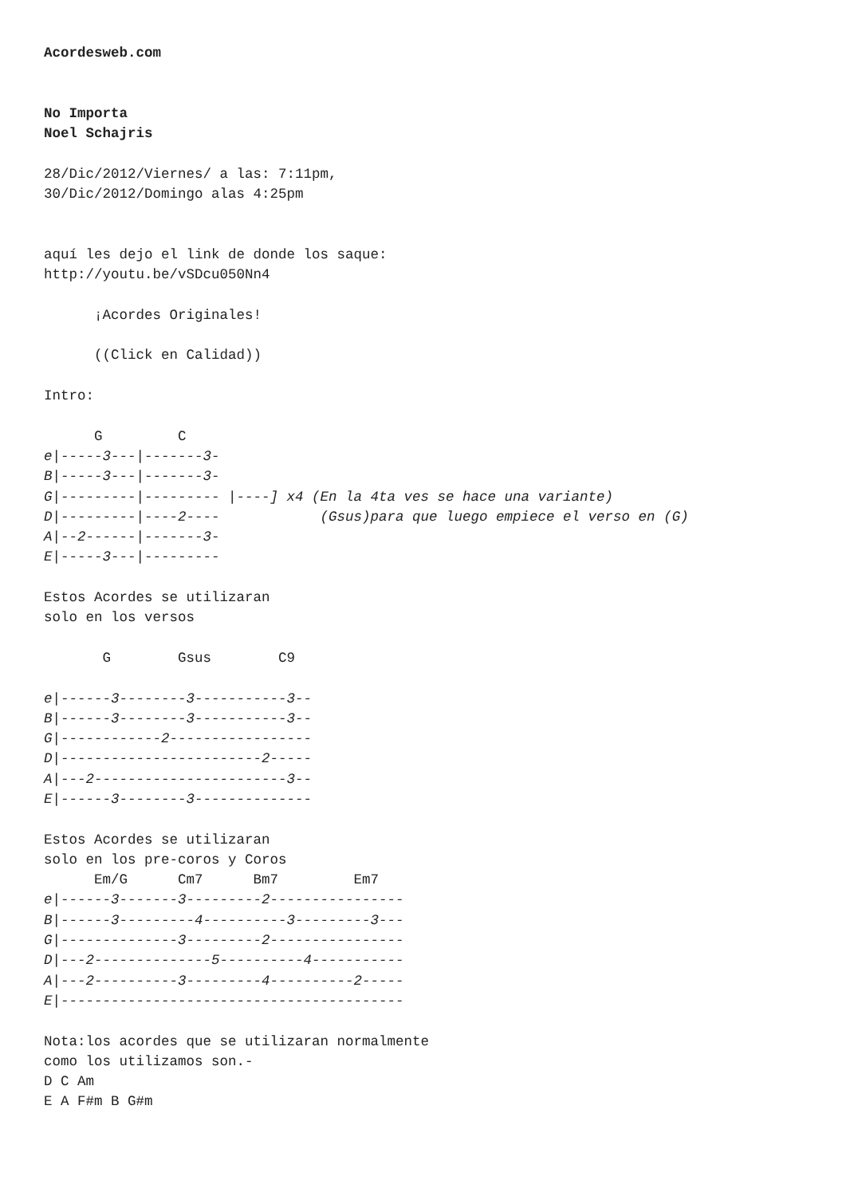Acordesweb.com


No Importa
Noel Schajris

28/Dic/2012/Viernes/ a las: 7:11pm,
30/Dic/2012/Domingo alas 4:25pm


aquí les dejo el link de donde los saque:
http://youtu.be/vSDcu050Nn4

      ¡Acordes Originales!

      ((Click en Calidad))

Intro:

      G         C
e|-----3---|-------3-
B|-----3---|-------3-
G|---------|--------- |----] x4 (En la 4ta ves se hace una variante)
D|---------|----2----            (Gsus)para que luego empiece el verso en (G)
A|--2------|-------3-
E|-----3---|---------

Estos Acordes se utilizaran
solo en los versos

       G        Gsus        C9

e|------3--------3-----------3--
B|------3--------3-----------3--
G|------------2-----------------
D|------------------------2-----
A|---2-----------------------3--
E|------3--------3--------------

Estos Acordes se utilizaran
solo en los pre-coros y Coros
      Em/G      Cm7      Bm7         Em7
e|------3-------3---------2----------------
B|------3---------4----------3---------3---
G|--------------3---------2----------------
D|---2--------------5----------4-----------
A|---2----------3---------4----------2-----
E|-----------------------------------------

Nota:los acordes que se utilizaran normalmente
como los utilizamos son.-
D C Am
E A F#m B G#m